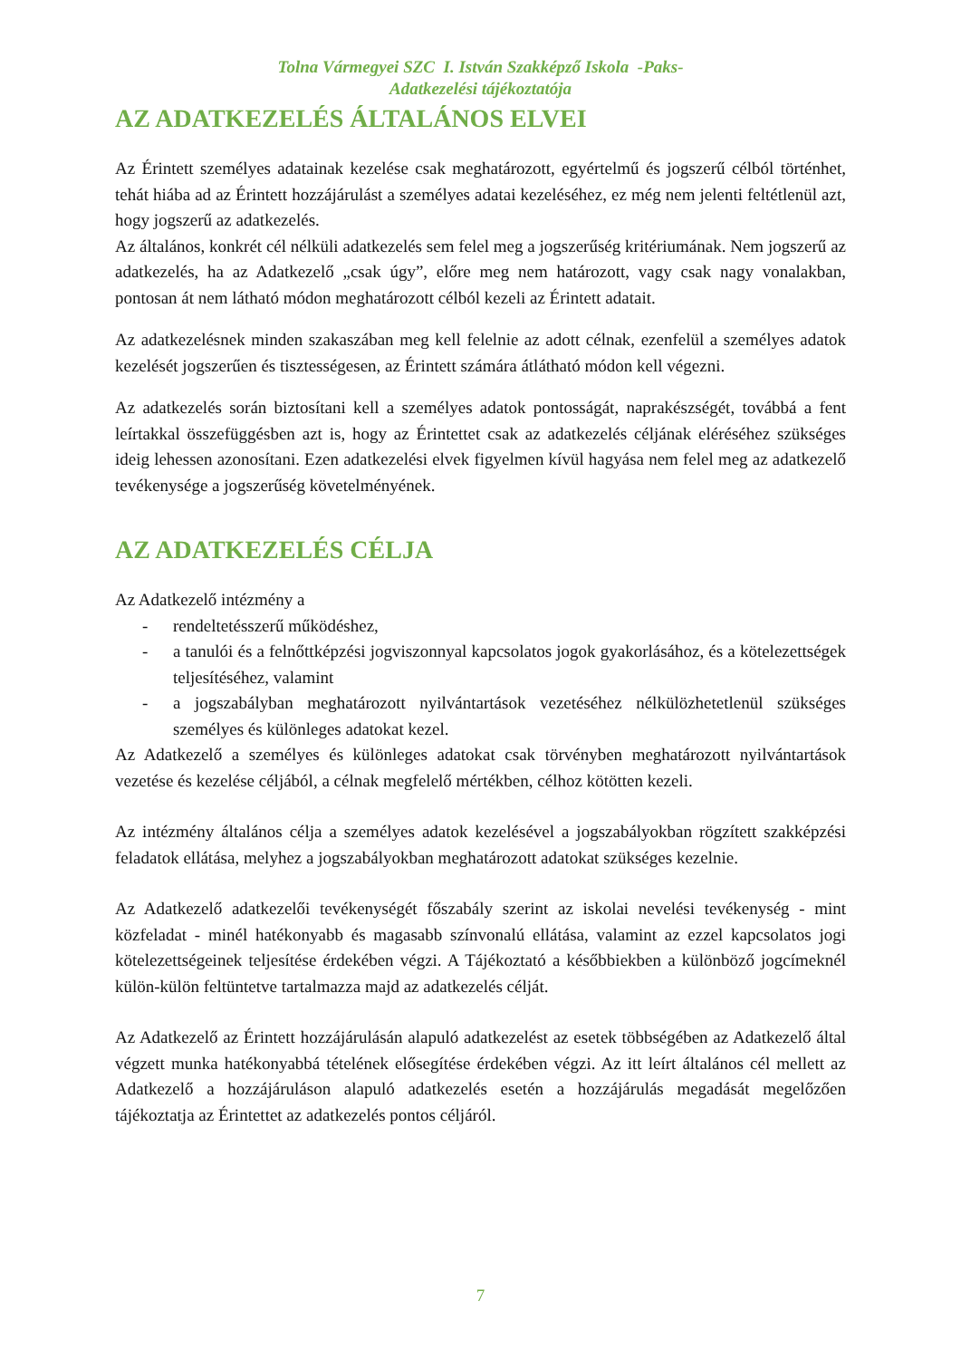Tolna Vármegyei SZC I. István Szakképző Iskola -Paks-
Adatkezelési tájékoztatója
AZ ADATKEZELÉS ÁLTALÁNOS ELVEI
Az Érintett személyes adatainak kezelése csak meghatározott, egyértelmű és jogszerű célból történhet, tehát hiába ad az Érintett hozzájárulást a személyes adatai kezeléséhez, ez még nem jelenti feltétlenül azt, hogy jogszerű az adatkezelés.
Az általános, konkrét cél nélküli adatkezelés sem felel meg a jogszerűség kritériumának. Nem jogszerű az adatkezelés, ha az Adatkezelő „csak úgy”, előre meg nem határozott, vagy csak nagy vonalakban, pontosan át nem látható módon meghatározott célból kezeli az Érintett adatait.
Az adatkezelésnek minden szakaszában meg kell felelnie az adott célnak, ezenfelül a személyes adatok kezelését jogszerűen és tisztességesen, az Érintett számára átlátható módon kell végezni.
Az adatkezelés során biztosítani kell a személyes adatok pontosságát, naprakészségét, továbbá a fent leírtakkal összefüggésben azt is, hogy az Érintettet csak az adatkezelés céljának eléréséhez szükséges ideig lehessen azonosítani. Ezen adatkezelési elvek figyelmen kívül hagyása nem felel meg az adatkezelő tevékenysége a jogszerűség követelményének.
AZ ADATKEZELÉS CÉLJA
Az Adatkezelő intézmény a
- rendeltetésszerű működéshez,
- a tanulói és a felnőttképzési jogviszonnyal kapcsolatos jogok gyakorlásához, és a kötelezettségek teljesítéséhez, valamint
- a jogszabályban meghatározott nyilvántartások vezetéséhez nélkülözhetetlenül szükséges személyes és különleges adatokat kezel.
Az Adatkezelő a személyes és különleges adatokat csak törvényben meghatározott nyilvántartások vezetése és kezelése céljából, a célnak megfelelő mértékben, célhoz kötötten kezeli.
Az intézmény általános célja a személyes adatok kezelésével a jogszabályokban rögzített szakképzési feladatok ellátása, melyhez a jogszabályokban meghatározott adatokat szükséges kezelnie.
Az Adatkezelő adatkezelői tevékenységét főszabály szerint az iskolai nevelési tevékenység - mint közfeladat - minél hatékonyabb és magasabb színvonalú ellátása, valamint az ezzel kapcsolatos jogi kötelezettségeinek teljesítése érdekében végzi. A Tájékoztató a későbbiekben a különböző jogcímeknél külön-külön feltüntetve tartalmazza majd az adatkezelés célját.
Az Adatkezelő az Érintett hozzájárulásán alapuló adatkezelést az esetek többségében az Adatkezelő által végzett munka hatékonyabbá tételének elősegítése érdekében végzi. Az itt leírt általános cél mellett az Adatkezelő a hozzájáruláson alapuló adatkezelés esetén a hozzájárulás megadását megelőzően tájékoztatja az Érintettet az adatkezelés pontos céljáról.
7